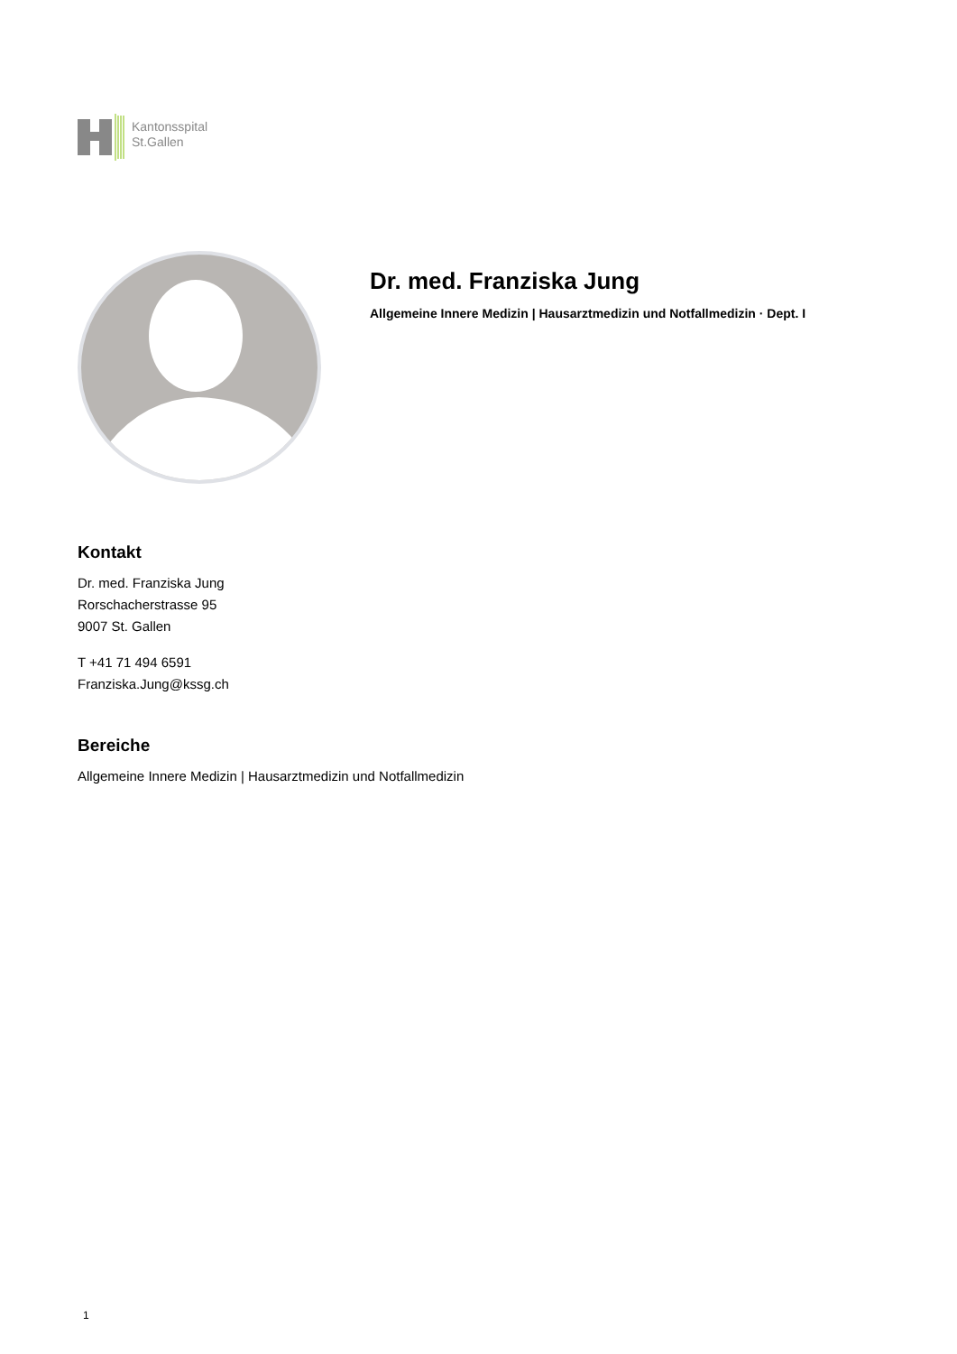Kantonsspital
St.Gallen
Dr. med. Franziska Jung
Allgemeine Innere Medizin | Hausarztmedizin und Notfallmedizin · Dept. I
Kontakt
Dr. med. Franziska Jung
Rorschacherstrasse 95
9007 St. Gallen
T +41 71 494 6591
Franziska.Jung@kssg.ch
Bereiche
Allgemeine Innere Medizin | Hausarztmedizin und Notfallmedizin
1